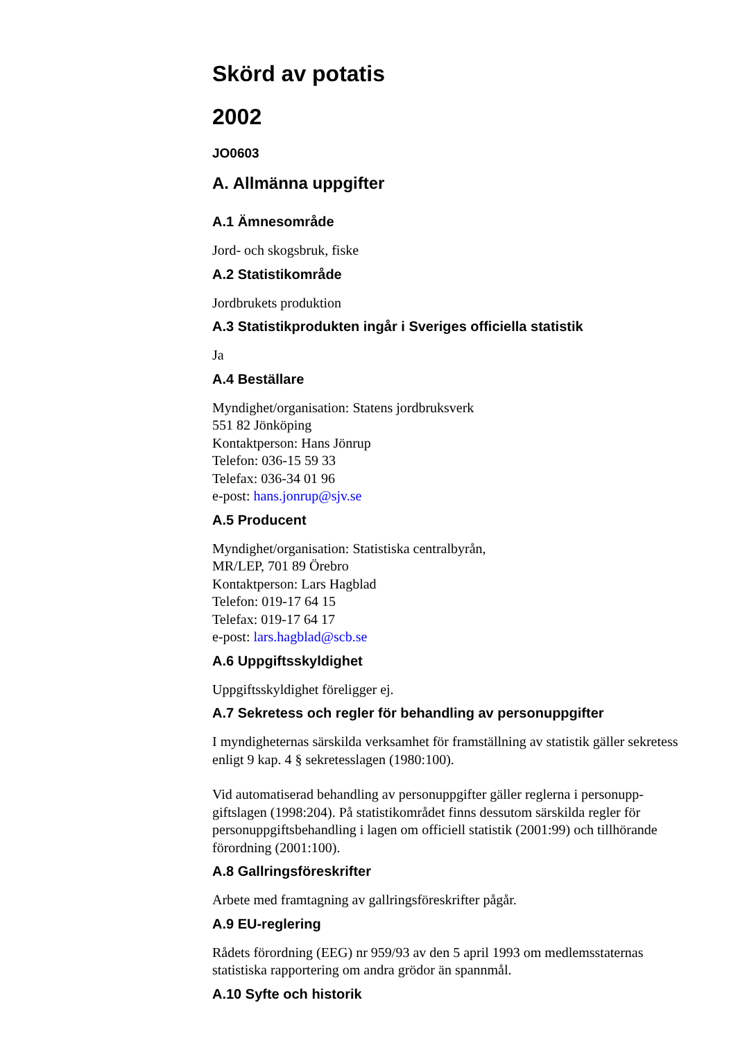Skörd av potatis
2002
JO0603
A. Allmänna uppgifter
A.1 Ämnesområde
Jord- och skogsbruk, fiske
A.2 Statistikområde
Jordbrukets produktion
A.3 Statistikprodukten ingår i Sveriges officiella statistik
Ja
A.4 Beställare
Myndighet/organisation: Statens jordbruksverk
551 82 Jönköping
Kontaktperson: Hans Jönrup
Telefon: 036-15 59 33
Telefax: 036-34 01 96
e-post: hans.jonrup@sjv.se
A.5 Producent
Myndighet/organisation: Statistiska centralbyrån,
MR/LEP, 701 89 Örebro
Kontaktperson: Lars Hagblad
Telefon: 019-17 64 15
Telefax: 019-17 64 17
e-post: lars.hagblad@scb.se
A.6 Uppgiftsskyldighet
Uppgiftsskyldighet föreligger ej.
A.7 Sekretess och regler för behandling av personuppgifter
I myndigheternas särskilda verksamhet för framställning av statistik gäller sekretess enligt 9 kap. 4 § sekretesslagen (1980:100).
Vid automatiserad behandling av personuppgifter gäller reglerna i personupp-giftslagen (1998:204). På statistikområdet finns dessutom särskilda regler för personuppgiftsbehandling i lagen om officiell statistik (2001:99) och tillhörande förordning (2001:100).
A.8 Gallringsföreskrifter
Arbete med framtagning av gallringsföreskrifter pågår.
A.9 EU-reglering
Rådets förordning (EEG) nr 959/93 av den 5 april 1993 om medlemsstaternas statistiska rapportering om andra grödor än spannmål.
A.10 Syfte och historik